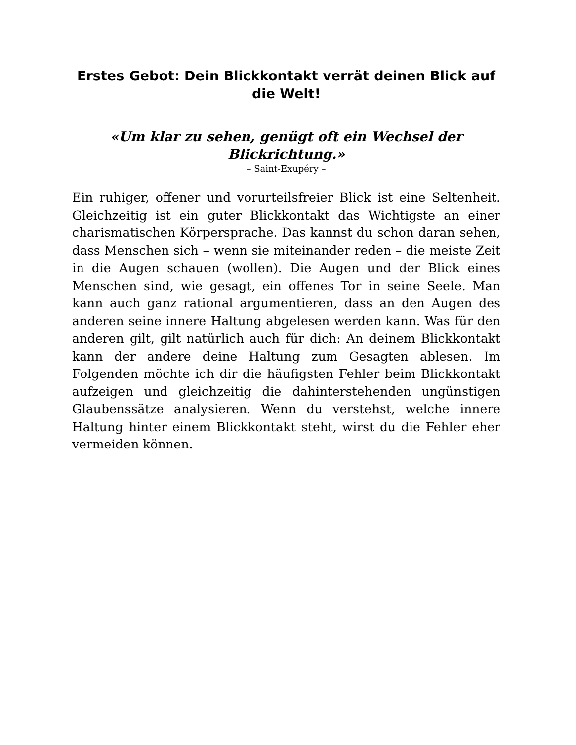Erstes Gebot: Dein Blickkontakt verrät deinen Blick auf die Welt!
«Um klar zu sehen, genügt oft ein Wechsel der Blickrichtung.»
– Saint-Exupéry –
Ein ruhiger, offener und vorurteilsfreier Blick ist eine Seltenheit. Gleichzeitig ist ein guter Blickkontakt das Wichtigste an einer charismatischen Körpersprache. Das kannst du schon daran sehen, dass Menschen sich – wenn sie miteinander reden – die meiste Zeit in die Augen schauen (wollen). Die Augen und der Blick eines Menschen sind, wie gesagt, ein offenes Tor in seine Seele. Man kann auch ganz rational argumentieren, dass an den Augen des anderen seine innere Haltung abgelesen werden kann. Was für den anderen gilt, gilt natürlich auch für dich: An deinem Blickkontakt kann der andere deine Haltung zum Gesagten ablesen. Im Folgenden möchte ich dir die häufigsten Fehler beim Blickkontakt aufzeigen und gleichzeitig die dahinterstehenden ungünstigen Glaubenssätze analysieren. Wenn du verstehst, welche innere Haltung hinter einem Blickkontakt steht, wirst du die Fehler eher vermeiden können.